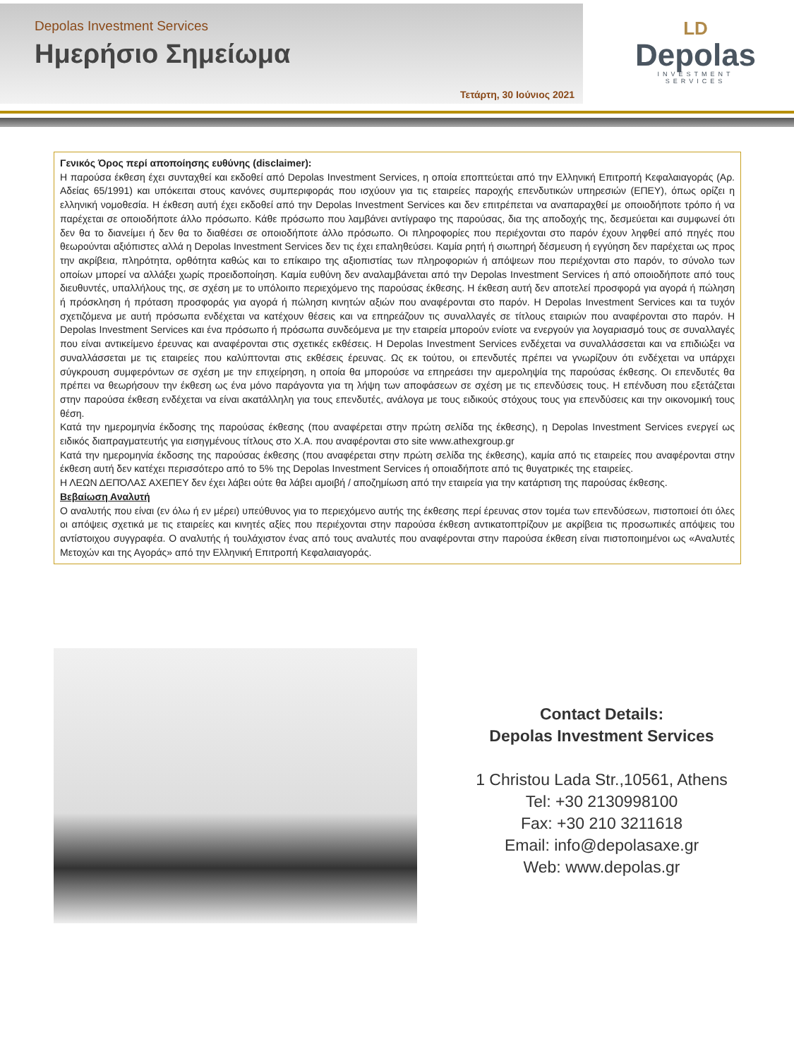Depolas Investment Services
Ημερήσιο Σημείωμα
Τετάρτη, 30 Ιούνιος 2021
LD
Depolas
INVESTMENT SERVICES
Γενικός Όρος περί αποποίησης ευθύνης (disclaimer):
Η παρούσα έκθεση έχει συνταχθεί και εκδοθεί από Depolas Investment Services, η οποία εποπτεύεται από την Ελληνική Επιτροπή Κεφαλαιαγοράς (Αρ. Αδείας 65/1991) και υπόκειται στους κανόνες συμπεριφοράς που ισχύουν για τις εταιρείες παροχής επενδυτικών υπηρεσιών (ΕΠΕΥ), όπως ορίζει η ελληνική νομοθεσία. Η έκθεση αυτή έχει εκδοθεί από την Depolas Investment Services και δεν επιτρέπεται να αναπαραχθεί με οποιοδήποτε τρόπο ή να παρέχεται σε οποιοδήποτε άλλο πρόσωπο. Κάθε πρόσωπο που λαμβάνει αντίγραφο της παρούσας, δια της αποδοχής της, δεσμεύεται και συμφωνεί ότι δεν θα το διανείμει ή δεν θα το διαθέσει σε οποιοδήποτε άλλο πρόσωπο. Οι πληροφορίες που περιέχονται στο παρόν έχουν ληφθεί από πηγές που θεωρούνται αξιόπιστες αλλά η Depolas Investment Services δεν τις έχει επαληθεύσει. Καμία ρητή ή σιωπηρή δέσμευση ή εγγύηση δεν παρέχεται ως προς την ακρίβεια, πληρότητα, ορθότητα καθώς και το επίκαιρο της αξιοπιστίας των πληροφοριών ή απόψεων που περιέχονται στο παρόν, το σύνολο των οποίων μπορεί να αλλάξει χωρίς προειδοποίηση. Καμία ευθύνη δεν αναλαμβάνεται από την Depolas Investment Services ή από οποιοδήποτε από τους διευθυντές, υπαλλήλους της, σε σχέση με το υπόλοιπο περιεχόμενο της παρούσας έκθεσης. Η έκθεση αυτή δεν αποτελεί προσφορά για αγορά ή πώληση ή πρόσκληση ή πρόταση προσφοράς για αγορά ή πώληση κινητών αξιών που αναφέρονται στο παρόν. Η Depolas Investment Services και τα τυχόν σχετιζόμενα με αυτή πρόσωπα ενδέχεται να κατέχουν θέσεις και να επηρεάζουν τις συναλλαγές σε τίτλους εταιριών που αναφέρονται στο παρόν. Η Depolas Investment Services και ένα πρόσωπο ή πρόσωπα συνδεόμενα με την εταιρεία μπορούν ενίοτε να ενεργούν για λογαριασμό τους σε συναλλαγές που είναι αντικείμενο έρευνας και αναφέρονται στις σχετικές εκθέσεις. Η Depolas Investment Services ενδέχεται να συναλλάσσεται και να επιδιώξει να συναλλάσσεται με τις εταιρείες που καλύπτονται στις εκθέσεις έρευνας. Ως εκ τούτου, οι επενδυτές πρέπει να γνωρίζουν ότι ενδέχεται να υπάρχει σύγκρουση συμφερόντων σε σχέση με την επιχείρηση, η οποία θα μπορούσε να επηρεάσει την αμεροληψία της παρούσας έκθεσης. Οι επενδυτές θα πρέπει να θεωρήσουν την έκθεση ως ένα μόνο παράγοντα για τη λήψη των αποφάσεων σε σχέση με τις επενδύσεις τους. Η επένδυση που εξετάζεται στην παρούσα έκθεση ενδέχεται να είναι ακατάλληλη για τους επενδυτές, ανάλογα με τους ειδικούς στόχους τους για επενδύσεις και την οικονομική τους θέση.
Κατά την ημερομηνία έκδοσης της παρούσας έκθεσης (που αναφέρεται στην πρώτη σελίδα της έκθεσης), η Depolas Investment Services ενεργεί ως ειδικός διαπραγματευτής για εισηγμένους τίτλους στο Χ.Α. που αναφέρονται στο site www.athexgroup.gr
Κατά την ημερομηνία έκδοσης της παρούσας έκθεσης (που αναφέρεται στην πρώτη σελίδα της έκθεσης), καμία από τις εταιρείες που αναφέρονται στην έκθεση αυτή δεν κατέχει περισσότερο από το 5% της Depolas Investment Services ή οποιαδήποτε από τις θυγατρικές της εταιρείες.
Η ΛΕΩΝ ΔΕΠΌΛΑΣ ΑΧΕΠΕΥ δεν έχει λάβει ούτε θα λάβει αμοιβή / αποζημίωση από την εταιρεία για την κατάρτιση της παρούσας έκθεσης.
Βεβαίωση Αναλυτή
Ο αναλυτής που είναι (εν όλω ή εν μέρει) υπεύθυνος για το περιεχόμενο αυτής της έκθεσης περί έρευνας στον τομέα των επενδύσεων, πιστοποιεί ότι όλες οι απόψεις σχετικά με τις εταιρείες και κινητές αξίες που περιέχονται στην παρούσα έκθεση αντικατοπτρίζουν με ακρίβεια τις προσωπικές απόψεις του αντίστοιχου συγγραφέα. Ο αναλυτής ή τουλάχιστον ένας από τους αναλυτές που αναφέρονται στην παρούσα έκθεση είναι πιστοποιημένοι ως «Αναλυτές Μετοχών και της Αγοράς» από την Ελληνική Επιτροπή Κεφαλαιαγοράς.
Contact Details:
Depolas Investment Services
1 Christou Lada Str.,10561, Athens
Tel: +30 2130998100
Fax: +30 210 3211618
Email: info@depolasaxe.gr
Web: www.depolas.gr